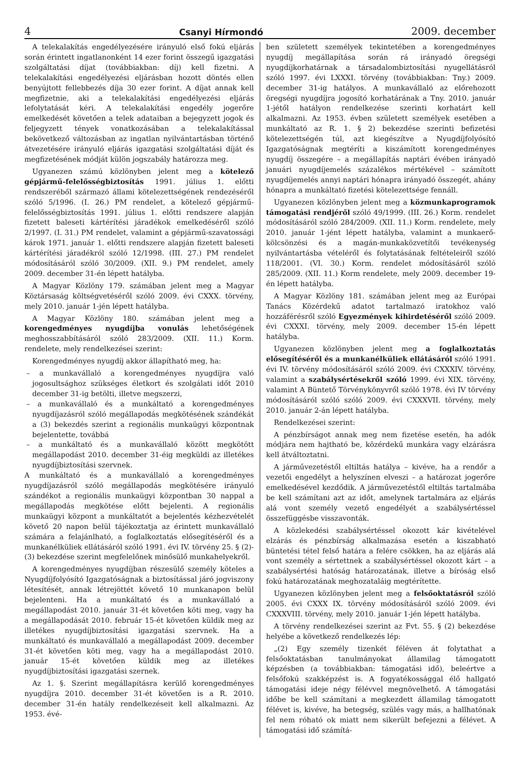4 Csanyi Hírmondó 2009. december
A telekalakítás engedélyezésére irányuló első fokú eljárás során érintett ingatlanonként 14 ezer forint összegű igazgatási szolgáltatási díjat (továbbiakban: díj) kell fizetni. A telekalakítási engedélyezési eljárásban hozott döntés ellen benyújtott fellebbezés díja 30 ezer forint. A díjat annak kell megfizetnie, aki a telekalakítási engedélyezési eljárás lefolytatását kéri. A telekalakítási engedély jogerőre emelkedését követően a telek adataiban a bejegyzett jogok és feljegyzett tények vonatkozásában a telekalakítással bekövetkező változásban az ingatlan nyilvántartásban történő átvezetésére irányuló eljárás igazgatási szolgáltatási díját és megfizetésének módját külön jogszabály határozza meg.
Ugyanezen számú közlönyben jelent meg a kötelező gépjármű-felelősségbiztosítás 1991. július 1. előtti rendszeréből származó állami kötelezettségének rendezéséről szóló 5/1996. (I. 26.) PM rendelet, a kötelező gépjármű-felelősségbiztosítás 1991. július 1. előtti rendszere alapján fizetett baleseti kártérítési járadékok emelkedéséről szóló 2/1997. (I. 31.) PM rendelet, valamint a gépjármű-szavatossági károk 1971. január 1. előtti rendszere alapján fizetett baleseti kártérítési járadékról szóló 12/1998. (III. 27.) PM rendelet módosításáról szóló 30/2009. (XII. 9.) PM rendelet, amely 2009. december 31-én lépett hatályba.
A Magyar Közlöny 179. számában jelent meg a Magyar Köztársaság költségvetéséről szóló 2009. évi CXXX. törvény, mely 2010. január 1-jén lépett hatályba.
A Magyar Közlöny 180. számában jelent meg a korengedményes nyugdíjba vonulás lehetőségének meghosszabbításáról szóló 283/2009. (XII. 11.) Korm. rendelete, mely rendelkezései szerint:
Korengedményes nyugdíj akkor állapítható meg, ha:
– a munkavállaló a korengedményes nyugdíjra való jogosultsághoz szükséges életkort és szolgálati időt 2010 december 31-ig betölti, illetve megszerzi,
– a munkavállaló és a munkáltató a korengedményes nyugdíjazásról szóló megállapodás megkötésének szándékát a (3) bekezdés szerint a regionális munkaügyi központnak bejelentette, továbbá
– a munkáltató és a munkavállaló között megkötött megállapodást 2010. december 31-éig megküldi az illetékes nyugdíjbiztosítási szervnek.
A munkáltató és a munkavállaló a korengedményes nyugdíjazásról szóló megállapodás megkötésére irányuló szándékot a regionális munkaügyi központban 30 nappal a megállapodás megkötése előtt bejelenti. A regionális munkaügyi központ a munkáltatót a bejelentés kézhezvételét követő 20 napon belül tájékoztatja az érintett munkavállaló számára a felajánlható, a foglalkoztatás elősegítéséről és a munkanélküliek ellátásáról szóló 1991. évi IV. törvény 25. § (2)-(3) bekezdése szerint megfelelőnek minősülő munkahelyekről.
A korengedményes nyugdíjban részesülő személy köteles a Nyugdíjfolyósító Igazgatóságnak a biztosítással járó jogviszony létesítését, annak létrejöttét követő 10 munkanapon belül bejelenteni. Ha a munkáltató és a munkavállaló a megállapodást 2010. január 31-ét követően köti meg, vagy ha a megállapodását 2010. február 15-ét követően küldik meg az illetékes nyugdíjbiztosítási igazgatási szervnek. Ha a munkáltató és munkavállaló a megállapodást 2009. december 31-ét követően köti meg, vagy ha a megállapodást 2010. január 15-ét követően küldik meg az illetékes nyugdíjbiztosítási igazgatási szernek.
Az 1. §. Szerint megállapításra kerülő korengedményes nyugdíjra 2010. december 31-ét követően is a R. 2010. december 31-én hatály rendelkezéseit kell alkalmazni. Az 1953. évé-
ben született személyek tekintetében a korengedményes nyugdíj megállapítása során rá irányadó öregségi nyugdíjkorhatárnak a társadalombiztosítási nyugellátásról szóló 1997. évi LXXXI. törvény (továbbiakban: Tny.) 2009. december 31-ig hatályos. A munkavállaló az előrehozott öregségi nyugdíjra jogosító korhatárának a Tny. 2010. január 1-jétől hatályon rendelkezése szerinti korhatárt kell alkalmazni. Az 1953. évben született személyek esetében a munkáltató az R. 1. § 2) bekezdése szerinti befizetési kötelezettségén túl, azt kiegészítve a Nyugdíjfolyósító Igazgatóságnak megtéríti a kiszámított korengedményes nyugdíj összegére – a megállapítás naptári évében irányadó januári nyugdíjemelés százalékos mértékével – számított nyugdíjemelés annyi naptári hónapra irányadó összegét, ahány hónapra a munkáltató fizetési kötelezettsége fennáll.
Ugyanezen közlönyben jelent meg a közmunkaprogramok támogatási rendjéről szóló 49/1999. (III. 26.) Korm. rendelet módosításáról szóló 284/2009. (XII. 11.) Korm. rendelete, mely 2010. január 1-jént lépett hatályba, valamint a munkaerő-kölcsönzési és a magán-munkaközvetítői tevékenység nyilvántartásba vételéről és folytatásának feltételeiről szóló 118/2001. (VI. 30.) Korm. rendelet módosításáról szóló 285/2009. (XII. 11.) Korm rendelete, mely 2009. december 19-én lépett hatályba.
A Magyar Közlöny 181. számában jelent meg az Európai Tanács Közérdekű adatot tartalmazó iratokhoz való hozzáférésről szóló Egyezmények kihirdetéséről szóló 2009. évi CXXXI. törvény, mely 2009. december 15-én lépett hatályba.
Ugyanezen közlönyben jelent meg a foglalkoztatás elősegítéséről és a munkanélküliek ellátásáról szóló 1991. évi IV. törvény módosításáról szóló 2009. évi CXXXIV. törvény, valamint a szabálysértésekről szóló 1999. évi XIX. törvény, valamint A Büntető Törvénykönyvről szóló 1978. évi IV törvény módosításáról szóló szóló 2009. évi CXXXVII. törvény, mely 2010. január 2-án lépett hatályba.
Rendelkezései szerint:
A pénzbírságot annak meg nem fizetése esetén, ha adók módjára nem hajtható be, közérdekű munkára vagy elzárásra kell átváltoztatni.
A járművezetéstől eltiltás hatálya – kivéve, ha a rendőr a vezetői engedélyt a helyszínen elveszi – a határozat jogerőre emelkedésével kezdődik. A járművezetéstől eltiltás tartalmába be kell számítani azt az időt, amelynek tartalmára az eljárás alá vont személy vezető engedélyét a szabálysértéssel összefüggésbe visszavonták.
A közlekedési szabálysértéssel okozott kár kivételével elzárás és pénzbírság alkalmazása esetén a kiszabható büntetési tétel felső határa a felére csökken, ha az eljárás alá vont személy a sértettnek a szabálysértéssel okozott kárt – a szabálysértési hatóság határozatának, illetve a bíróság első fokú határozatának meghozataláig megtérítette.
Ugyanezen közlönyben jelent meg a felsőoktatásról szóló 2005. évi CXXX IX. törvény módosításáról szóló 2009. évi CXXXVIII. törvény, mely 2010. január 1-jén lépett hatályba.
A törvény rendelkezései szerint az Fvt. 55. § (2) bekezdése helyébe a következő rendelkezés lép:
„(2) Egy személy tizenkét féléven át folytathat a felsőoktatásban tanulmányokat államilag támogatott képzésben (a továbbiakban: támogatási idő), beleértve a felsőfokú szakképzést is. A fogyatékossággal élő hallgató támogatási ideje négy félévvel megnövelhető. A támogatási időbe be kell számítani a megkezdett államilag támogatott félévet is, kivéve, ha betegség, szülés vagy más, a hallhatónak fel nem róható ok miatt nem sikerült befejezni a félévet. A támogatási idő számítá-